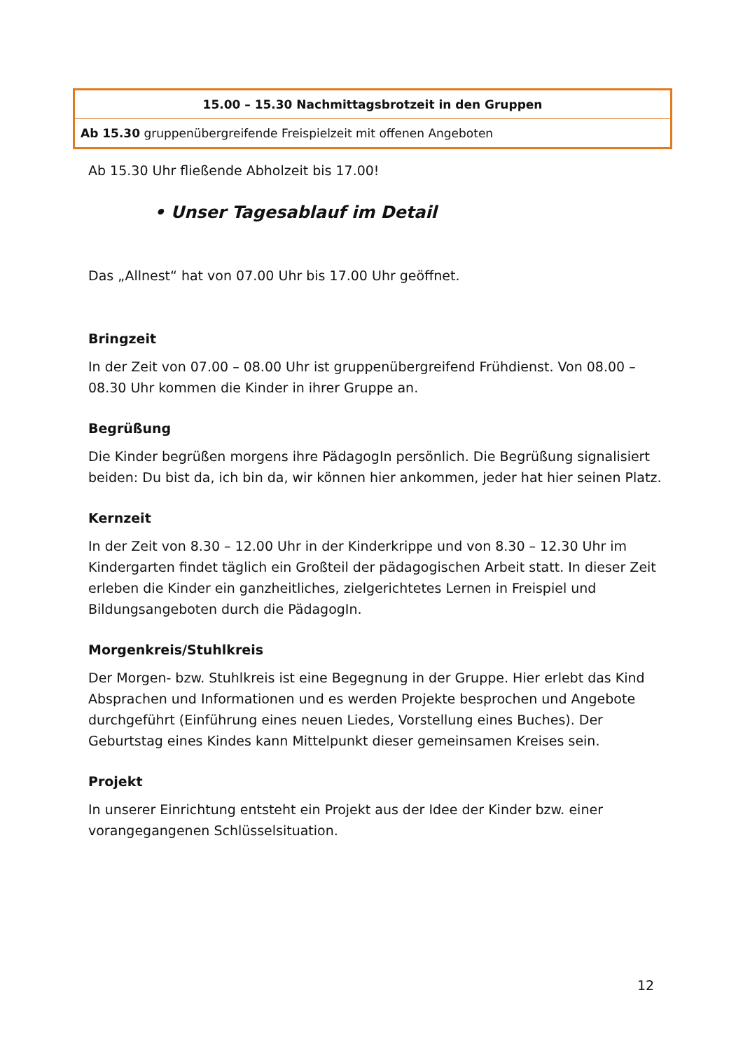| 15.00 – 15.30 Nachmittagsbrotzeit in den Gruppen |
| Ab 15.30 gruppenübergreifende Freispielzeit mit offenen Angeboten |
Ab 15.30 Uhr fließende Abholzeit bis 17.00!
• Unser Tagesablauf im Detail
Das „Allnest“ hat von 07.00 Uhr bis 17.00 Uhr geöffnet.
Bringzeit
In der Zeit von 07.00 – 08.00 Uhr ist gruppenübergreifend Frühdienst. Von 08.00 – 08.30 Uhr kommen die Kinder in ihrer Gruppe an.
Begrüßung
Die Kinder begrüßen morgens ihre PädagogIn persönlich. Die Begrüßung signalisiert beiden: Du bist da, ich bin da, wir können hier ankommen, jeder hat hier seinen Platz.
Kernzeit
In der Zeit von 8.30 – 12.00 Uhr in der Kinderkrippe und von 8.30 – 12.30 Uhr im Kindergarten findet täglich ein Großteil der pädagogischen Arbeit statt. In dieser Zeit erleben die Kinder ein ganzheitliches, zielgerichtetes Lernen in Freispiel und Bildungsangeboten durch die PädagogIn.
Morgenkreis/Stuhlkreis
Der Morgen- bzw. Stuhlkreis ist eine Begegnung in der Gruppe. Hier erlebt das Kind Absprachen und Informationen und es werden Projekte besprochen und Angebote durchgeführt (Einführung eines neuen Liedes, Vorstellung eines Buches). Der Geburtstag eines Kindes kann Mittelpunkt dieser gemeinsamen Kreises sein.
Projekt
In unserer Einrichtung entsteht ein Projekt aus der Idee der Kinder bzw. einer vorangegangenen Schlüsselsituation.
12